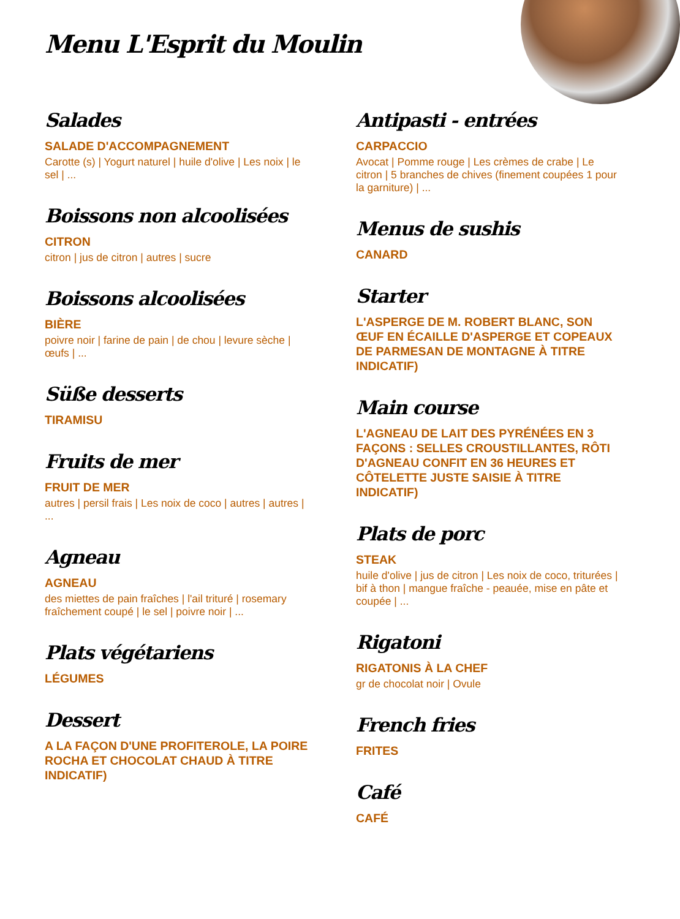Menu L'Esprit du Moulin
Salades
SALADE D'ACCOMPAGNEMENT
Carotte (s) | Yogurt naturel | huile d'olive | Les noix | le sel | ...
Boissons non alcoolisées
CITRON
citron | jus de citron | autres | sucre
Boissons alcoolisées
BIÈRE
poivre noir | farine de pain | de chou | levure sèche | œufs | ...
Süße desserts
TIRAMISU
Fruits de mer
FRUIT DE MER
autres | persil frais | Les noix de coco | autres | autres | ...
Agneau
AGNEAU
des miettes de pain fraîches | l'ail trituré | rosemary fraîchement coupé | le sel | poivre noir | ...
Plats végétariens
LÉGUMES
Dessert
A LA FAÇON D'UNE PROFITEROLE, LA POIRE ROCHA ET CHOCOLAT CHAUD À TITRE INDICATIF)
Antipasti - entrées
CARPACCIO
Avocat | Pomme rouge | Les crèmes de crabe | Le citron | 5 branches de chives (finement coupées 1 pour la garniture) | ...
Menus de sushis
CANARD
Starter
L'ASPERGE DE M. ROBERT BLANC, SON ŒUF EN ÉCAILLE D'ASPERGE ET COPEAUX DE PARMESAN DE MONTAGNE À TITRE INDICATIF)
Main course
L'AGNEAU DE LAIT DES PYRÉNÉES EN 3 FAÇONS : SELLES CROUSTILLANTES, RÔTI D'AGNEAU CONFIT EN 36 HEURES ET CÔTELETTE JUSTE SAISIE À TITRE INDICATIF)
Plats de porc
STEAK
huile d'olive | jus de citron | Les noix de coco, triturées | bif à thon | mangue fraîche - peauée, mise en pâte et coupée | ...
Rigatoni
RIGATONIS À LA CHEF
gr de chocolat noir | Ovule
French fries
FRITES
Café
CAFÉ